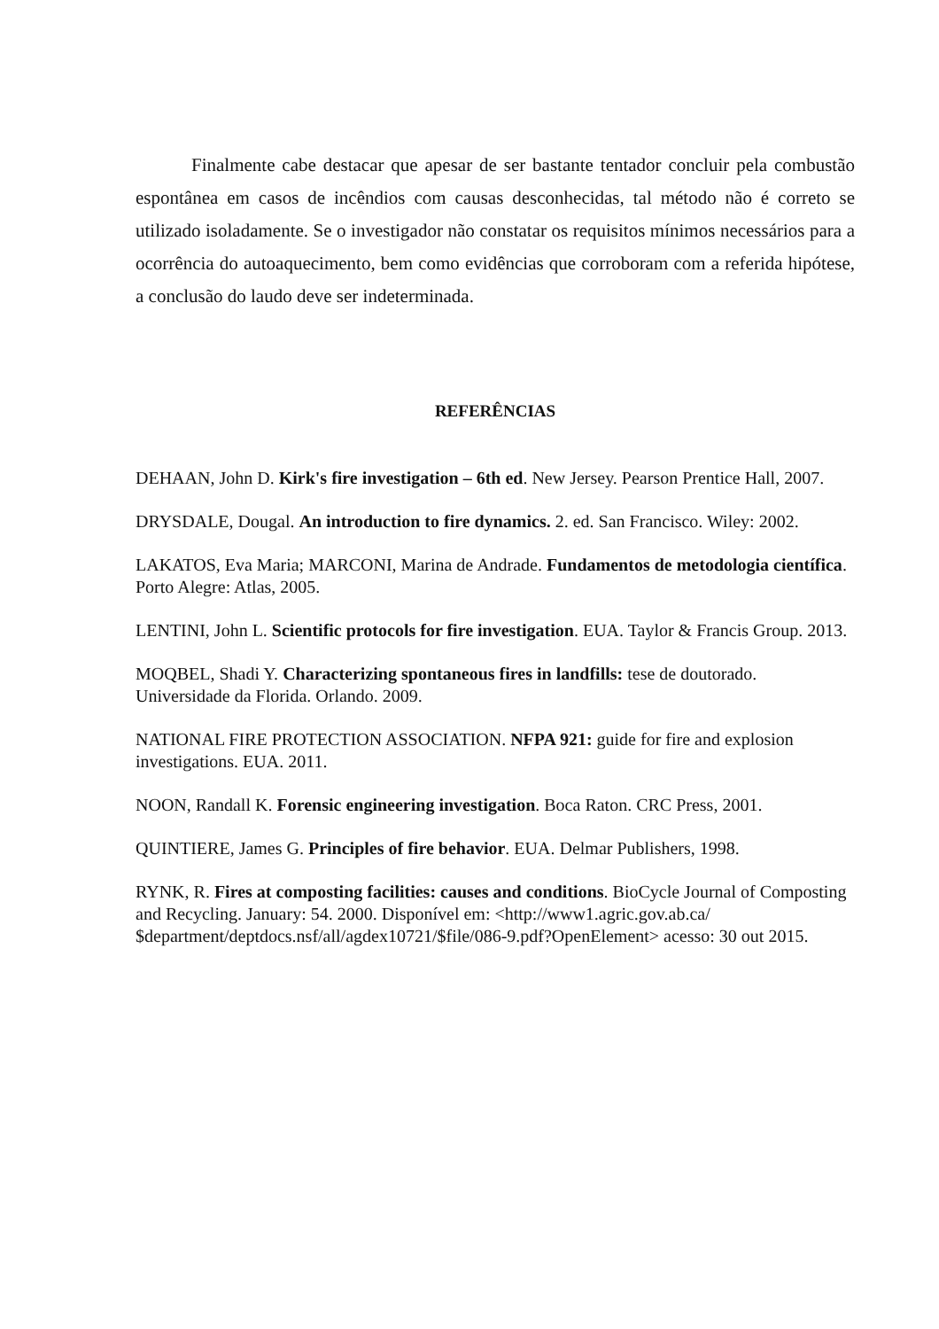Finalmente cabe destacar que apesar de ser bastante tentador concluir pela combustão espontânea em casos de incêndios com causas desconhecidas, tal método não é correto se utilizado isoladamente. Se o investigador não constatar os requisitos mínimos necessários para a ocorrência do autoaquecimento, bem como evidências que corroboram com a referida hipótese, a conclusão do laudo deve ser indeterminada.
REFERÊNCIAS
DEHAAN, John D. Kirk's fire investigation – 6th ed. New Jersey. Pearson Prentice Hall, 2007.
DRYSDALE, Dougal. An introduction to fire dynamics. 2. ed. San Francisco. Wiley: 2002.
LAKATOS, Eva Maria; MARCONI, Marina de Andrade. Fundamentos de metodologia científica. Porto Alegre: Atlas, 2005.
LENTINI, John L. Scientific protocols for fire investigation. EUA. Taylor & Francis Group. 2013.
MOQBEL, Shadi Y. Characterizing spontaneous fires in landfills: tese de doutorado. Universidade da Florida. Orlando. 2009.
NATIONAL FIRE PROTECTION ASSOCIATION. NFPA 921: guide for fire and explosion investigations. EUA. 2011.
NOON, Randall K. Forensic engineering investigation. Boca Raton. CRC Press, 2001.
QUINTIERE, James G. Principles of fire behavior. EUA. Delmar Publishers, 1998.
RYNK, R. Fires at composting facilities: causes and conditions. BioCycle Journal of Composting and Recycling. January: 54. 2000. Disponível em: <http://www1.agric.gov.ab.ca/ $department/deptdocs.nsf/all/agdex10721/$file/086-9.pdf?OpenElement> acesso: 30 out 2015.